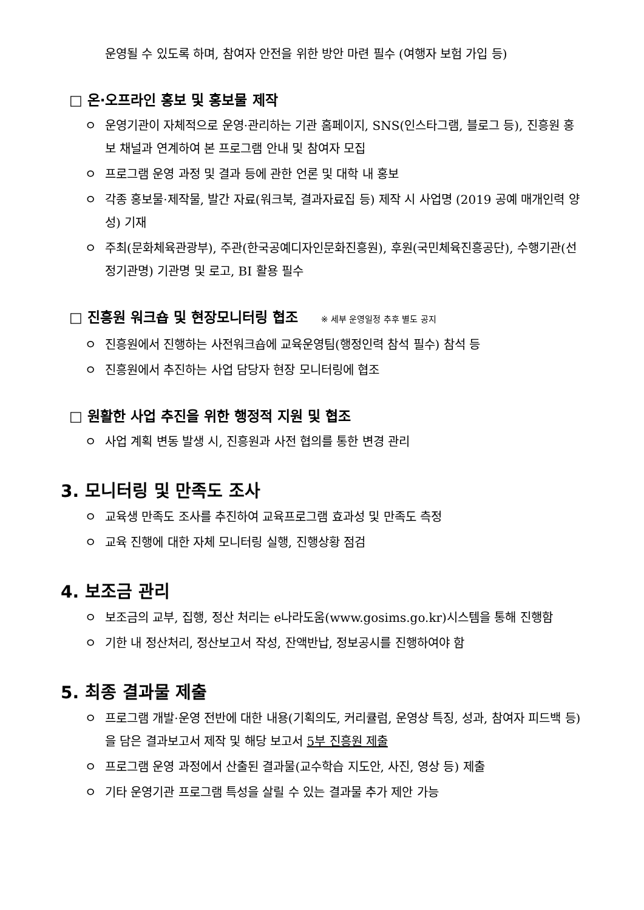운영될 수 있도록 하며, 참여자 안전을 위한 방안 마련 필수 (여행자 보험 가입 등)
□ 온·오프라인 홍보 및 홍보물 제작
ㅇ 운영기관이 자체적으로 운영·관리하는 기관 홈페이지, SNS(인스타그램, 블로그 등), 진흥원 홍보 채널과 연계하여 본 프로그램 안내 및 참여자 모집
ㅇ 프로그램 운영 과정 및 결과 등에 관한 언론 및 대학 내 홍보
ㅇ 각종 홍보물·제작물, 발간 자료(워크북, 결과자료집 등) 제작 시 사업명 (2019 공예 매개인력 양성) 기재
ㅇ 주최(문화체육관광부), 주관(한국공예디자인문화진흥원), 후원(국민체육진흥공단), 수행기관(선정기관명) 기관명 및 로고, BI 활용 필수
□ 진흥원 워크숍 및 현장모니터링 협조 ※ 세부 운영일정 추후 별도 공지
ㅇ 진흥원에서 진행하는 사전워크숍에 교육운영팀(행정인력 참석 필수) 참석 등
ㅇ 진흥원에서 추진하는 사업 담당자 현장 모니터링에 협조
□ 원활한 사업 추진을 위한 행정적 지원 및 협조
ㅇ 사업 계획 변동 발생 시, 진흥원과 사전 협의를 통한 변경 관리
3. 모니터링 및 만족도 조사
ㅇ 교육생 만족도 조사를 추진하여 교육프로그램 효과성 및 만족도 측정
ㅇ 교육 진행에 대한 자체 모니터링 실행, 진행상황 점검
4. 보조금 관리
ㅇ 보조금의 교부, 집행, 정산 처리는 e나라도움(www.gosims.go.kr)시스템을 통해 진행함
ㅇ 기한 내 정산처리, 정산보고서 작성, 잔액반납, 정보공시를 진행하여야 함
5. 최종 결과물 제출
ㅇ 프로그램 개발·운영 전반에 대한 내용(기획의도, 커리큘럼, 운영상 특징, 성과, 참여자 피드백 등)을 담은 결과보고서 제작 및 해당 보고서 5부 진흥원 제출
ㅇ 프로그램 운영 과정에서 산출된 결과물(교수학습 지도안, 사진, 영상 등) 제출
ㅇ 기타 운영기관 프로그램 특성을 살릴 수 있는 결과물 추가 제안 가능